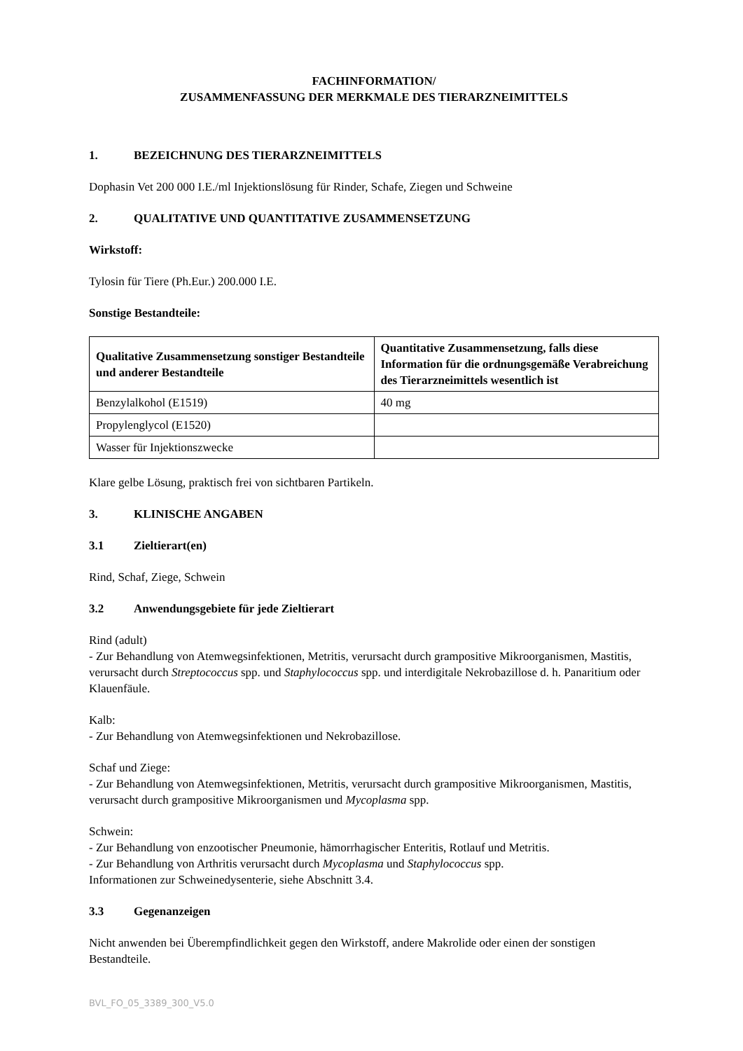FACHINFORMATION/
ZUSAMMENFASSUNG DER MERKMALE DES TIERARZNEIMITTELS
1. BEZEICHNUNG DES TIERARZNEIMITTELS
Dophasin Vet 200 000 I.E./ml Injektionslösung für Rinder, Schafe, Ziegen und Schweine
2. QUALITATIVE UND QUANTITATIVE ZUSAMMENSETZUNG
Wirkstoff:
Tylosin für Tiere (Ph.Eur.) 200.000 I.E.
Sonstige Bestandteile:
| Qualitative Zusammensetzung sonstiger Bestandteile und anderer Bestandteile | Quantitative Zusammensetzung, falls diese Information für die ordnungsgemäße Verabreichung des Tierarzneimittels wesentlich ist |
| --- | --- |
| Benzylalkohol (E1519) | 40 mg |
| Propylenglycol (E1520) | |
| Wasser für Injektionszwecke | |
Klare gelbe Lösung, praktisch frei von sichtbaren Partikeln.
3. KLINISCHE ANGABEN
3.1 Zieltierart(en)
Rind, Schaf, Ziege, Schwein
3.2 Anwendungsgebiete für jede Zieltierart
Rind (adult)
- Zur Behandlung von Atemwegsinfektionen, Metritis, verursacht durch grampositive Mikroorganismen, Mastitis, verursacht durch Streptococcus spp. und Staphylococcus spp. und interdigitale Nekrobazillose d. h. Panaritium oder Klauenfäule.
Kalb:
- Zur Behandlung von Atemwegsinfektionen und Nekrobazillose.
Schaf und Ziege:
- Zur Behandlung von Atemwegsinfektionen, Metritis, verursacht durch grampositive Mikroorganismen, Mastitis, verursacht durch grampositive Mikroorganismen und Mycoplasma spp.
Schwein:
- Zur Behandlung von enzootischer Pneumonie, hämorrhagischer Enteritis, Rotlauf und Metritis.
- Zur Behandlung von Arthritis verursacht durch Mycoplasma und Staphylococcus spp.
Informationen zur Schweinedysenterie, siehe Abschnitt 3.4.
3.3 Gegenanzeigen
Nicht anwenden bei Überempfindlichkeit gegen den Wirkstoff, andere Makrolide oder einen der sonstigen Bestandteile.
BVL_FO_05_3389_300_V5.0